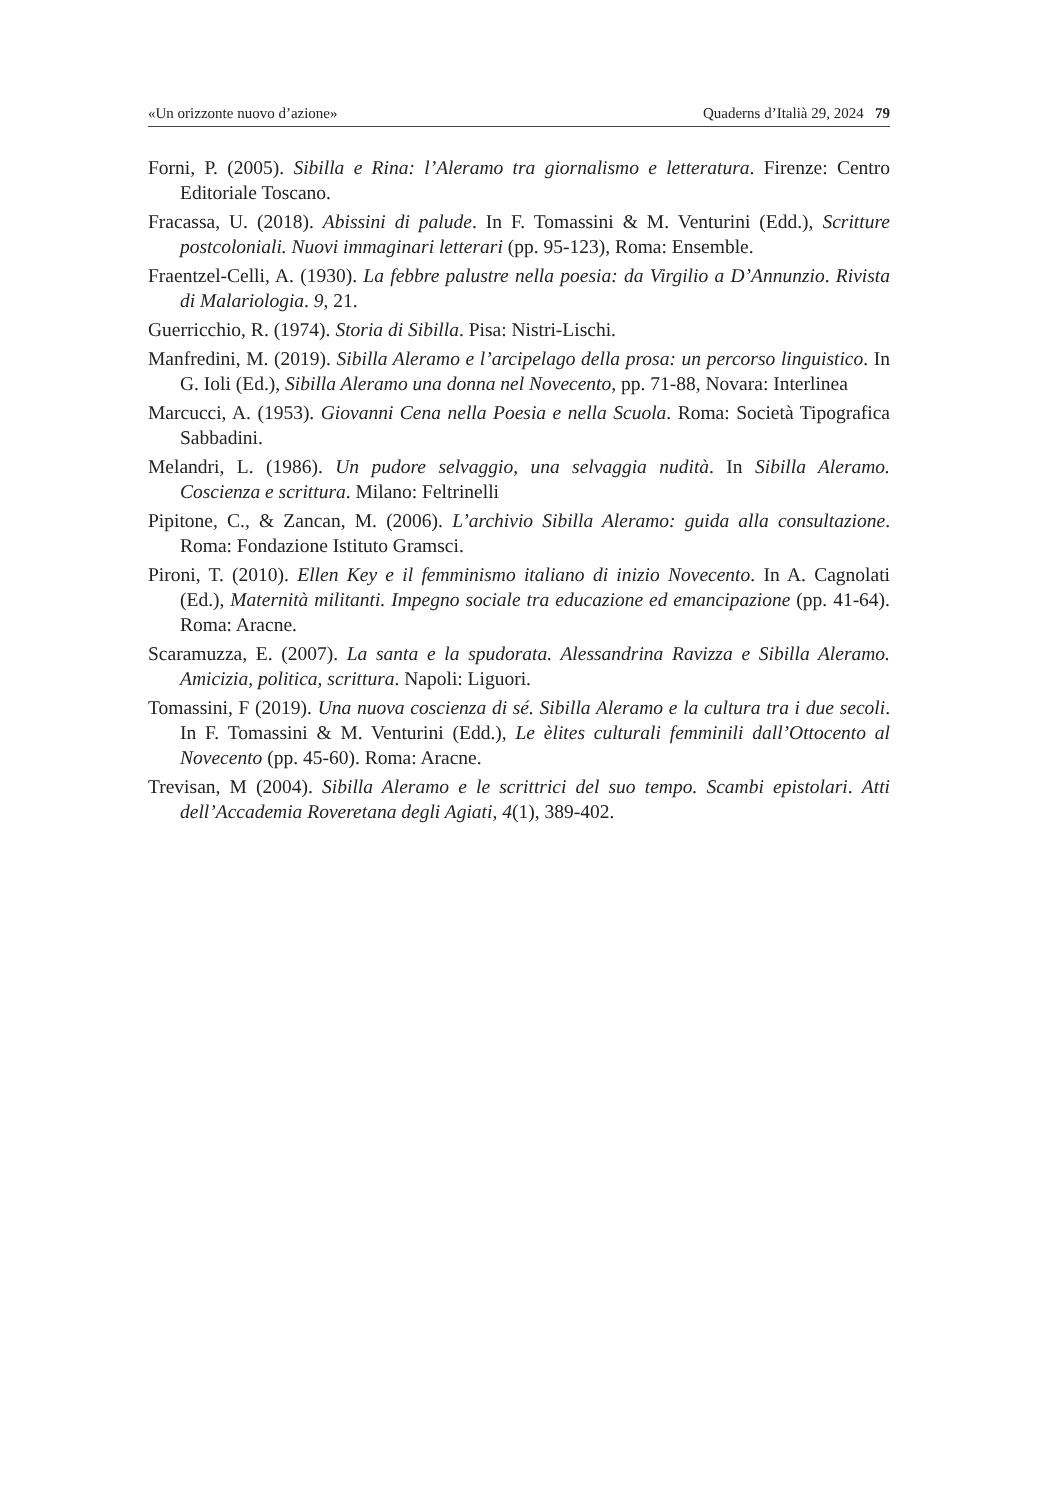«Un orizzonte nuovo d’azione» Quaderns d’Italià 29, 2024 79
Forni, P. (2005). Sibilla e Rina: l’Aleramo tra giornalismo e letteratura. Firenze: Centro Editoriale Toscano.
Fracassa, U. (2018). Abissini di palude. In F. Tomassini & M. Venturini (Edd.), Scritture postcoloniali. Nuovi immaginari letterari (pp. 95-123), Roma: Ensemble.
Fraentzel-Celli, A. (1930). La febbre palustre nella poesia: da Virgilio a D’Annunzio. Rivista di Malariologia. 9, 21.
Guerricchio, R. (1974). Storia di Sibilla. Pisa: Nistri-Lischi.
Manfredini, M. (2019). Sibilla Aleramo e l’arcipelago della prosa: un percorso linguistico. In G. Ioli (Ed.), Sibilla Aleramo una donna nel Novecento, pp. 71-88, Novara: Interlinea
Marcucci, A. (1953). Giovanni Cena nella Poesia e nella Scuola. Roma: Società Tipografica Sabbadini.
Melandri, L. (1986). Un pudore selvaggio, una selvaggia nudità. In Sibilla Aleramo. Coscienza e scrittura. Milano: Feltrinelli
Pipitone, C., & Zancan, M. (2006). L’archivio Sibilla Aleramo: guida alla consultazione. Roma: Fondazione Istituto Gramsci.
Pironi, T. (2010). Ellen Key e il femminismo italiano di inizio Novecento. In A. Cagnolati (Ed.), Maternità militanti. Impegno sociale tra educazione ed emancipazione (pp. 41-64). Roma: Aracne.
Scaramuzza, E. (2007). La santa e la spudorata. Alessandrina Ravizza e Sibilla Aleramo. Amicizia, politica, scrittura. Napoli: Liguori.
Tomassini, F (2019). Una nuova coscienza di sé. Sibilla Aleramo e la cultura tra i due secoli. In F. Tomassini & M. Venturini (Edd.), Le èlites culturali femminili dall’Ottocento al Novecento (pp. 45-60). Roma: Aracne.
Trevisan, M (2004). Sibilla Aleramo e le scrittrici del suo tempo. Scambi epistolari. Atti dell’Accademia Roveretana degli Agiati, 4(1), 389-402.